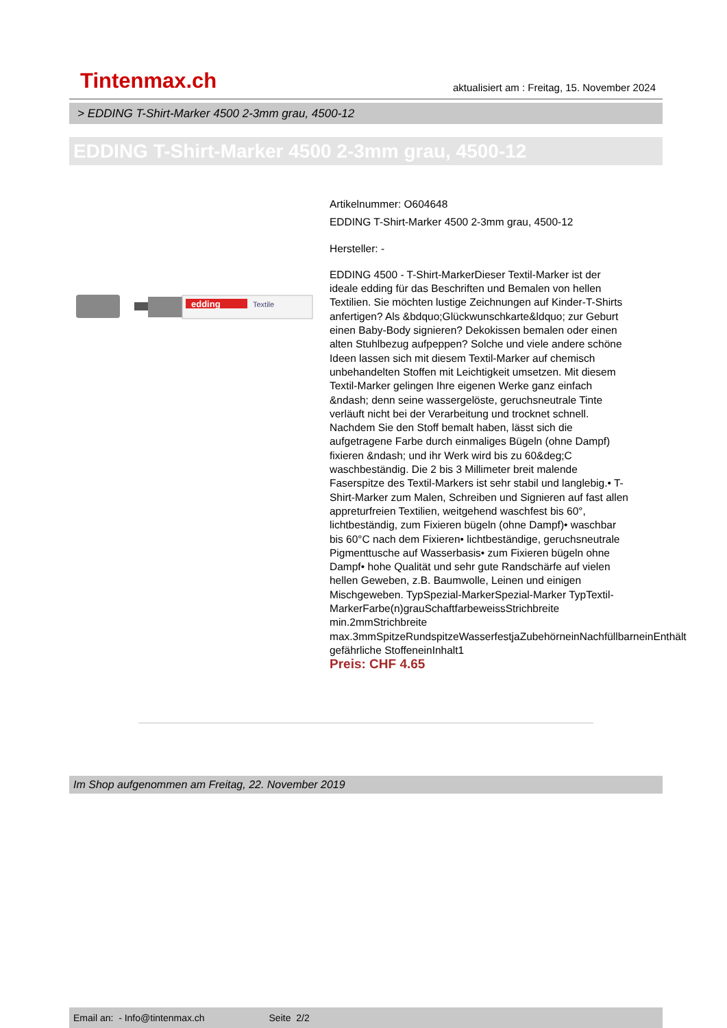Tintenmax.ch aktualisiert am : Freitag, 15. November 2024
> EDDING T-Shirt-Marker 4500 2-3mm grau, 4500-12
EDDING T-Shirt-Marker 4500 2-3mm grau, 4500-12
edding
Textile
Artikelnummer: O604648
EDDING T-Shirt-Marker 4500 2-3mm grau, 4500-12
Hersteller: -
EDDING 4500 - T-Shirt-MarkerDieser Textil-Marker ist der ideale edding für das Beschriften und Bemalen von hellen Textilien. Sie möchten lustige Zeichnungen auf Kinder-T-Shirts anfertigen? Als &bdquo;Glückwunschkarte&ldquo; zur Geburt einen Baby-Body signieren? Dekokissen bemalen oder einen alten Stuhlbezug aufpeppen? Solche und viele andere schöne Ideen lassen sich mit diesem Textil-Marker auf chemisch unbehandelten Stoffen mit Leichtigkeit umsetzen. Mit diesem Textil-Marker gelingen Ihre eigenen Werke ganz einfach &ndash; denn seine wassergelöste, geruchsneutrale Tinte verläuft nicht bei der Verarbeitung und trocknet schnell. Nachdem Sie den Stoff bemalt haben, lässt sich die aufgetragene Farbe durch einmaliges Bügeln (ohne Dampf) fixieren &ndash; und ihr Werk wird bis zu 60&deg;C waschbeständig. Die 2 bis 3 Millimeter breit malende Faserspitze des Textil-Markers ist sehr stabil und langlebig.• T-Shirt-Marker zum Malen, Schreiben und Signieren auf fast allen appreturfreien Textilien, weitgehend waschfest bis 60°, lichtbeständig, zum Fixieren bügeln (ohne Dampf)• waschbar bis 60°C nach dem Fixieren• lichtbeständige, geruchsneutrale Pigmenttusche auf Wasserbasis• zum Fixieren bügeln ohne Dampf• hohe Qualität und sehr gute Randschärfe auf vielen hellen Geweben, z.B. Baumwolle, Leinen und einigen Mischgeweben. TypSpezial-MarkerSpezial-Marker TypTextil-MarkerFarbe(n)grauSchaftfarbeweissStrichbreite min.2mmStrichbreite max.3mmSpitzeRundspitzeWasserfestjaZubehörneinNachfüllbarneinEnthält gefährliche StoffeneinInhalt1
Preis: CHF 4.65
Im Shop aufgenommen am Freitag, 22. November 2019
Email an: - Info@tintenmax.ch Seite 2/2